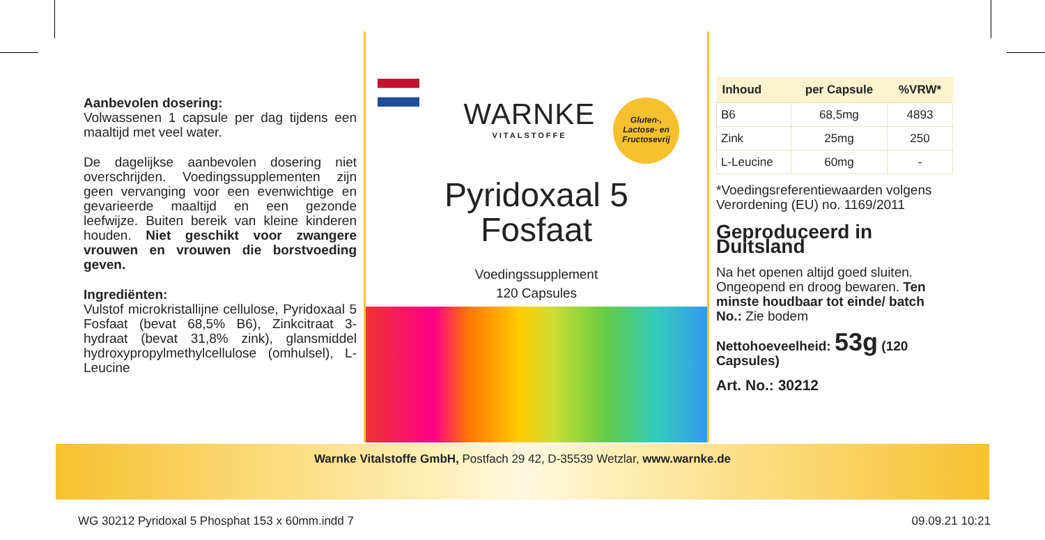Aanbevolen dosering:
Volwassenen 1 capsule per dag tijdens een maaltijd met veel water.
De dagelijkse aanbevolen dosering niet overschrijden. Voedingssupplementen zijn geen vervanging voor een evenwichtige en gevarieerde maaltijd en een gezonde leefwijze. Buiten bereik van kleine kinderen houden. Niet geschikt voor zwangere vrouwen en vrouwen die borstvoeding geven.
Ingrediënten:
Vulstof microkristallijne cellulose, Pyridoxaal 5 Fosfaat (bevat 68,5% B6), Zinkcitraat 3-hydraat (bevat 31,8% zink), glansmiddel hydroxypropylmethylcellulose (omhulsel), L-Leucine
WARNKE
VITALSTOFFE
Gluten-,
Lactose- en
Fructosevrij
Pyridoxaal 5
Fosfaat
Voedingssupplement
120 Capsules
| Inhoud | per Capsule | %VRW* |
| --- | --- | --- |
| B6 | 68,5mg | 4893 |
| Zink | 25mg | 250 |
| L-Leucine | 60mg | - |
*Voedingsreferentiewaarden volgens Verordening (EU) no. 1169/2011
Geproduceerd in Duitsland
Na het openen altijd goed sluiten. Ongeopend en droog bewaren. Ten minste houdbaar tot einde/ batch No.: Zie bodem
Nettohoeveelheid: 53g (120 Capsules)
Art. No.: 30212
Warnke Vitalstoffe GmbH, Postfach 29 42, D-35539 Wetzlar, www.warnke.de
WG 30212 Pyridoxal 5 Phosphat 153 x 60mm.indd 7 09.09.21 10:21